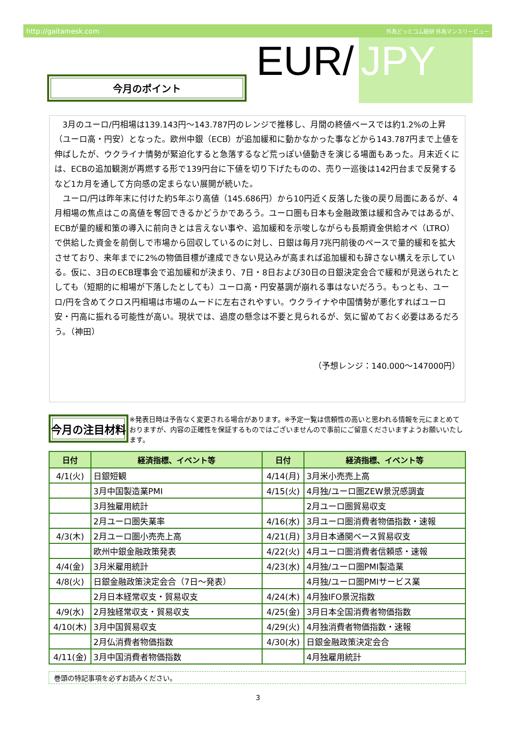http://gaitamesk.com 外為どっとコム総研 外為マンスリービュー
今月のポイント
EUR/ JPY
3月のユーロ/円相場は139.143円～143.787円のレンジで推移し、月間の終値ベースでは約1.2%の上昇（ユーロ高・円安）となった。欧州中銀（ECB）が追加緩和に動かなかった事などから143.787円まで上値を伸ばしたが、ウクライナ情勢が緊迫化すると急落するなど荒っぽい値動きを演じる場面もあった。月末近くには、ECBの追加観測が再燃する形で139円台に下値を切り下げたものの、売り一巡後は142円台まで反発するなど1カ月を通して方向感の定まらない展開が続いた。
ユーロ/円は昨年末に付けた約5年ぶり高値（145.686円）から10円近く反落した後の戻り局面にあるが、4月相場の焦点はこの高値を奪回できるかどうかであろう。ユーロ圏も日本も金融政策は緩和含みではあるが、ECBが量的緩和策の導入に前向きとは言えない事や、追加緩和を示唆しながらも長期資金供給オペ（LTRO）で供給した資金を前倒しで市場から回収しているのに対し、日銀は毎月7兆円前後のペースで量的緩和を拡大させており、来年までに2%の物価目標が達成できない見込みが高まれば追加緩和も辞さない構えを示している。仮に、3日のECB理事会で追加緩和が決まり、7日・8日および30日の日銀決定会合で緩和が見送られたとしても（短期的に相場が下落したとしても）ユーロ高・円安基調が崩れる事はないだろう。もっとも、ユーロ/円を含めてクロス円相場は市場のムードに左右されやすい。ウクライナや中国情勢が悪化すればユーロ安・円高に振れる可能性が高い。現状では、過度の懸念は不要と見られるが、気に留めておく必要はあるだろう。（神田）
（予想レンジ：140.000～147000円）
今月の注目材料
※発表日時は予告なく変更される場合があります。※予定一覧は信頼性の高いと思われる情報を元にまとめておりますが、内容の正確性を保証するものではございませんので事前にご留意くださいますようお願いいたします。
| 日付 | 経済指標、イベント等 | 日付 | 経済指標、イベント等 |
| --- | --- | --- | --- |
| 4/1(火) | 日銀短観 | 4/14(月) | 3月米小売売上高 |
| | 3月中国製造業PMI | 4/15(火) | 4月独/ユーロ圏ZEW景況感調査 |
| | 3月独雇用統計 | | 2月ユーロ圏貿易収支 |
| | 2月ユーロ圏失業率 | 4/16(水) | 3月ユーロ圏消費者物価指数・速報 |
| 4/3(木) | 2月ユーロ圏小売売上高 | 4/21(月) | 3月日本通関ベース貿易収支 |
| | 欧州中銀金融政策発表 | 4/22(火) | 4月ユーロ圏消費者信頼感・速報 |
| 4/4(金) | 3月米雇用統計 | 4/23(水) | 4月独/ユーロ圏PMI製造業 |
| 4/8(火) | 日銀金融政策決定会合（7日～発表） | | 4月独/ユーロ圏PMIサービス業 |
| | 2月日本経常収支・貿易収支 | 4/24(木) | 4月独IFO景況指数 |
| 4/9(水) | 2月独経常収支・貿易収支 | 4/25(金) | 3月日本全国消費者物価指数 |
| 4/10(木) | 3月中国貿易収支 | 4/29(火) | 4月独消費者物価指数・速報 |
| | 2月仏消費者物価指数 | 4/30(水) | 日銀金融政策決定会合 |
| 4/11(金) | 3月中国消費者物価指数 | | 4月独雇用統計 |
巻頭の特記事項を必ずお読みください。
3